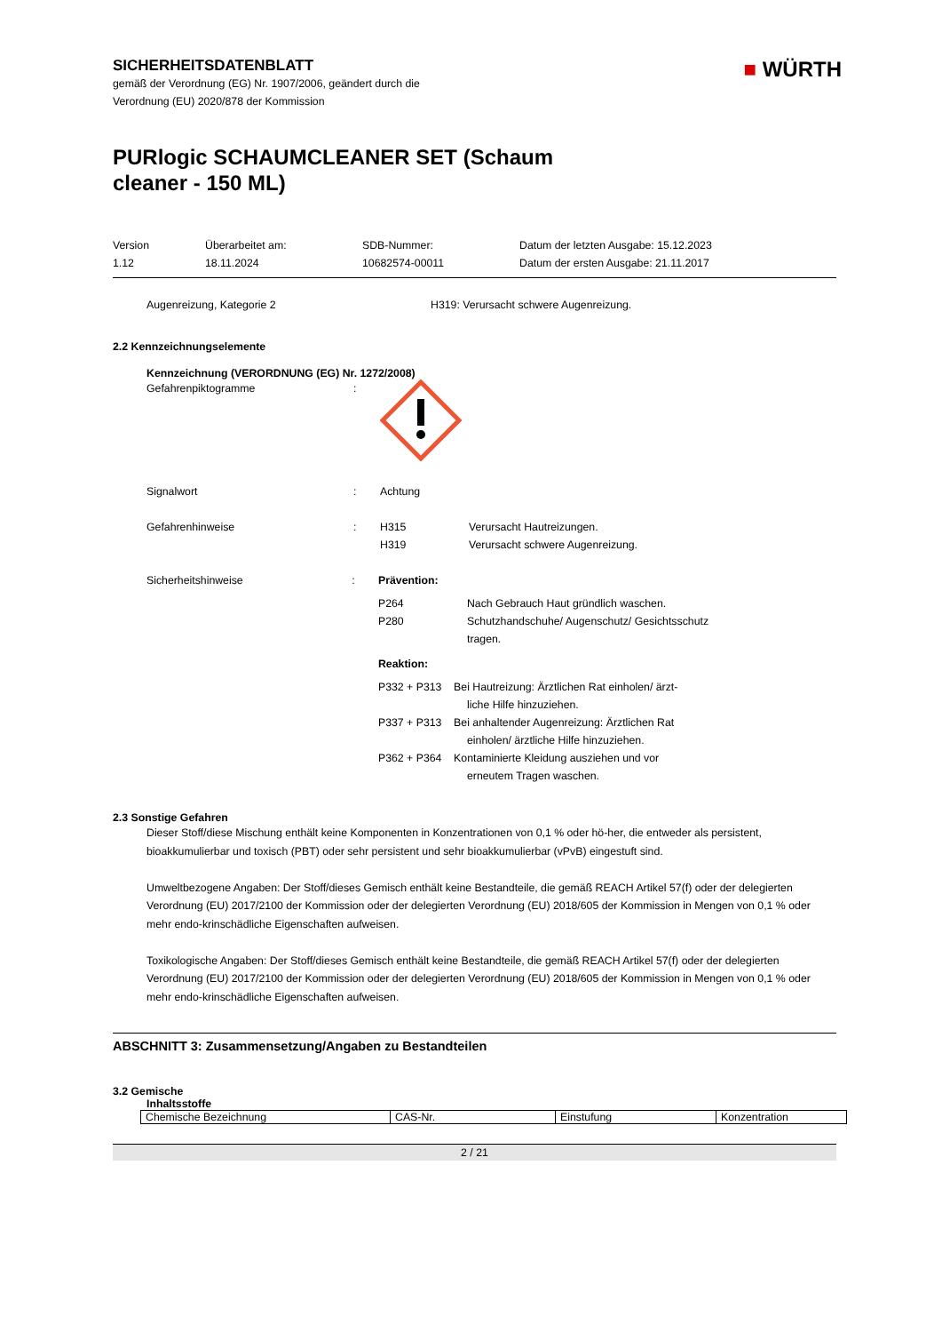SICHERHEITSDATENBLATT
gemäß der Verordnung (EG) Nr. 1907/2006, geändert durch die
Verordnung (EU) 2020/878 der Kommission
■ WÜRTH
PURlogic SCHAUMCLEANER SET (Schaum
cleaner - 150 ML)
Version
1.12
Überarbeitet am:
18.11.2024
SDB-Nummer:
10682574-00011
Datum der letzten Ausgabe: 15.12.2023
Datum der ersten Ausgabe: 21.11.2017
Augenreizung, Kategorie 2 H319: Verursacht schwere Augenreizung.
2.2 Kennzeichnungselemente
Kennzeichnung (VERORDNUNG (EG) Nr. 1272/2008)
Gefahrenpiktogramme :
Signalwort : Achtung
Gefahrenhinweise :
H315 Verursacht Hautreizungen.
H319 Verursacht schwere Augenreizung.
Sicherheitshinweise : Prävention:
P264 Nach Gebrauch Haut gründlich waschen.
P280 Schutzhandschuhe/ Augenschutz/ Gesichtsschutz
tragen.
Reaktion:
P332 + P313 Bei Hautreizung: Ärztlichen Rat einholen/ ärzt-
liche Hilfe hinzuziehen.
P337 + P313 Bei anhaltender Augenreizung: Ärztlichen Rat
einholen/ ärztliche Hilfe hinzuziehen.
P362 + P364 Kontaminierte Kleidung ausziehen und vor
erneutem Tragen waschen.
2.3 Sonstige Gefahren
Dieser Stoff/diese Mischung enthält keine Komponenten in Konzentrationen von 0,1 % oder hö-her, die entweder als persistent, bioakkumulierbar und toxisch (PBT) oder sehr persistent und sehr bioakkumulierbar (vPvB) eingestuft sind.
Umweltbezogene Angaben: Der Stoff/dieses Gemisch enthält keine Bestandteile, die gemäß REACH Artikel 57(f) oder der delegierten Verordnung (EU) 2017/2100 der Kommission oder der delegierten Verordnung (EU) 2018/605 der Kommission in Mengen von 0,1 % oder mehr endo-krinschädliche Eigenschaften aufweisen.
Toxikologische Angaben: Der Stoff/dieses Gemisch enthält keine Bestandteile, die gemäß REACH Artikel 57(f) oder der delegierten Verordnung (EU) 2017/2100 der Kommission oder der delegierten Verordnung (EU) 2018/605 der Kommission in Mengen von 0,1 % oder mehr endo-krinschädliche Eigenschaften aufweisen.
ABSCHNITT 3: Zusammensetzung/Angaben zu Bestandteilen
3.2 Gemische
Inhaltsstoffe
| Chemische Bezeichnung | CAS-Nr. | Einstufung | Konzentration |
2 / 21